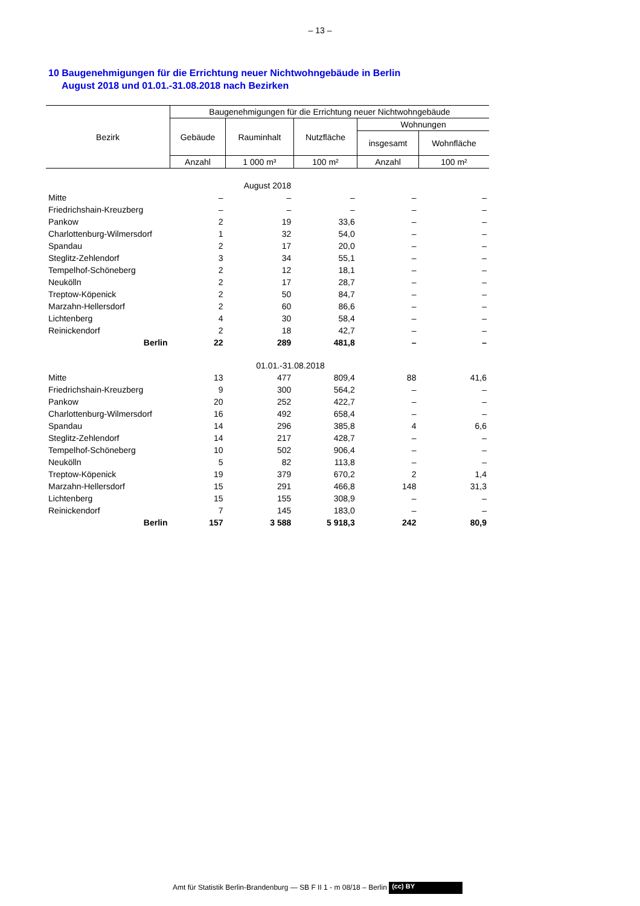– 13 –
10 Baugenehmigungen für die Errichtung neuer Nichtwohngebäude in Berlin
August 2018 und 01.01.-31.08.2018 nach Bezirken
| Bezirk | Baugenehmigungen für die Errichtung neuer Nichtwohngebäude | | | | |
| --- | --- | --- | --- | --- | --- |
| | Gebäude | Rauminhalt | Nutzfläche | Wohnungen | |
| | | | | insgesamt | Wohnfläche |
| | Anzahl | 1 000 m³ | 100 m² | Anzahl | 100 m² |
| August 2018 | | | | | |
| Mitte | – | – | – | – | – |
| Friedrichshain-Kreuzberg | – | – | – | – | – |
| Pankow | 2 | 19 | 33,6 | – | – |
| Charlottenburg-Wilmersdorf | 1 | 32 | 54,0 | – | – |
| Spandau | 2 | 17 | 20,0 | – | – |
| Steglitz-Zehlendorf | 3 | 34 | 55,1 | – | – |
| Tempelhof-Schöneberg | 2 | 12 | 18,1 | – | – |
| Neukölln | 2 | 17 | 28,7 | – | – |
| Treptow-Köpenick | 2 | 50 | 84,7 | – | – |
| Marzahn-Hellersdorf | 2 | 60 | 86,6 | – | – |
| Lichtenberg | 4 | 30 | 58,4 | – | – |
| Reinickendorf | 2 | 18 | 42,7 | – | – |
| Berlin | 22 | 289 | 481,8 | – | – |
| 01.01.-31.08.2018 | | | | | |
| Mitte | 13 | 477 | 809,4 | 88 | 41,6 |
| Friedrichshain-Kreuzberg | 9 | 300 | 564,2 | – | – |
| Pankow | 20 | 252 | 422,7 | – | – |
| Charlottenburg-Wilmersdorf | 16 | 492 | 658,4 | – | – |
| Spandau | 14 | 296 | 385,8 | 4 | 6,6 |
| Steglitz-Zehlendorf | 14 | 217 | 428,7 | – | – |
| Tempelhof-Schöneberg | 10 | 502 | 906,4 | – | – |
| Neukölln | 5 | 82 | 113,8 | – | – |
| Treptow-Köpenick | 19 | 379 | 670,2 | 2 | 1,4 |
| Marzahn-Hellersdorf | 15 | 291 | 466,8 | 148 | 31,3 |
| Lichtenberg | 15 | 155 | 308,9 | – | – |
| Reinickendorf | 7 | 145 | 183,0 | – | – |
| Berlin | 157 | 3 588 | 5 918,3 | 242 | 80,9 |
Amt für Statistik Berlin-Brandenburg — SB F II 1 - m 08/18 – Berlin (cc) BY